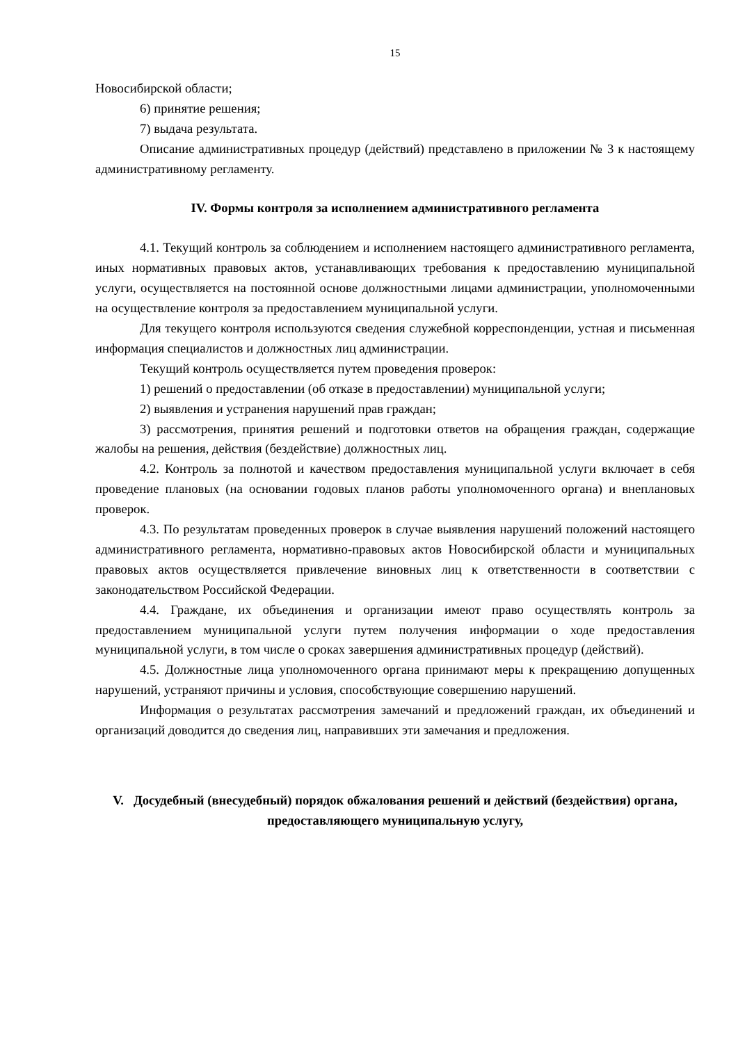15
Новосибирской области;
6) принятие решения;
7) выдача результата.
Описание административных процедур (действий) представлено в приложении № 3 к настоящему административному регламенту.
IV. Формы контроля за исполнением административного регламента
4.1. Текущий контроль за соблюдением и исполнением настоящего административного регламента, иных нормативных правовых актов, устанавливающих требования к предоставлению муниципальной услуги, осуществляется на постоянной основе должностными лицами администрации, уполномоченными на осуществление контроля за предоставлением муниципальной услуги.
Для текущего контроля используются сведения служебной корреспонденции, устная и письменная информация специалистов и должностных лиц администрации.
Текущий контроль осуществляется путем проведения проверок:
1) решений о предоставлении (об отказе в предоставлении) муниципальной услуги;
2) выявления и устранения нарушений прав граждан;
3) рассмотрения, принятия решений и подготовки ответов на обращения граждан, содержащие жалобы на решения, действия (бездействие) должностных лиц.
4.2. Контроль за полнотой и качеством предоставления муниципальной услуги включает в себя проведение плановых (на основании годовых планов работы уполномоченного органа) и внеплановых проверок.
4.3. По результатам проведенных проверок в случае выявления нарушений положений настоящего административного регламента, нормативно-правовых актов Новосибирской области и муниципальных правовых актов осуществляется привлечение виновных лиц к ответственности в соответствии с законодательством Российской Федерации.
4.4. Граждане, их объединения и организации имеют право осуществлять контроль за предоставлением муниципальной услуги путем получения информации о ходе предоставления муниципальной услуги, в том числе о сроках завершения административных процедур (действий).
4.5. Должностные лица уполномоченного органа принимают меры к прекращению допущенных нарушений, устраняют причины и условия, способствующие совершению нарушений.
Информация о результатах рассмотрения замечаний и предложений граждан, их объединений и организаций доводится до сведения лиц, направивших эти замечания и предложения.
V. Досудебный (внесудебный) порядок обжалования решений и действий (бездействия) органа, предоставляющего муниципальную услугу,